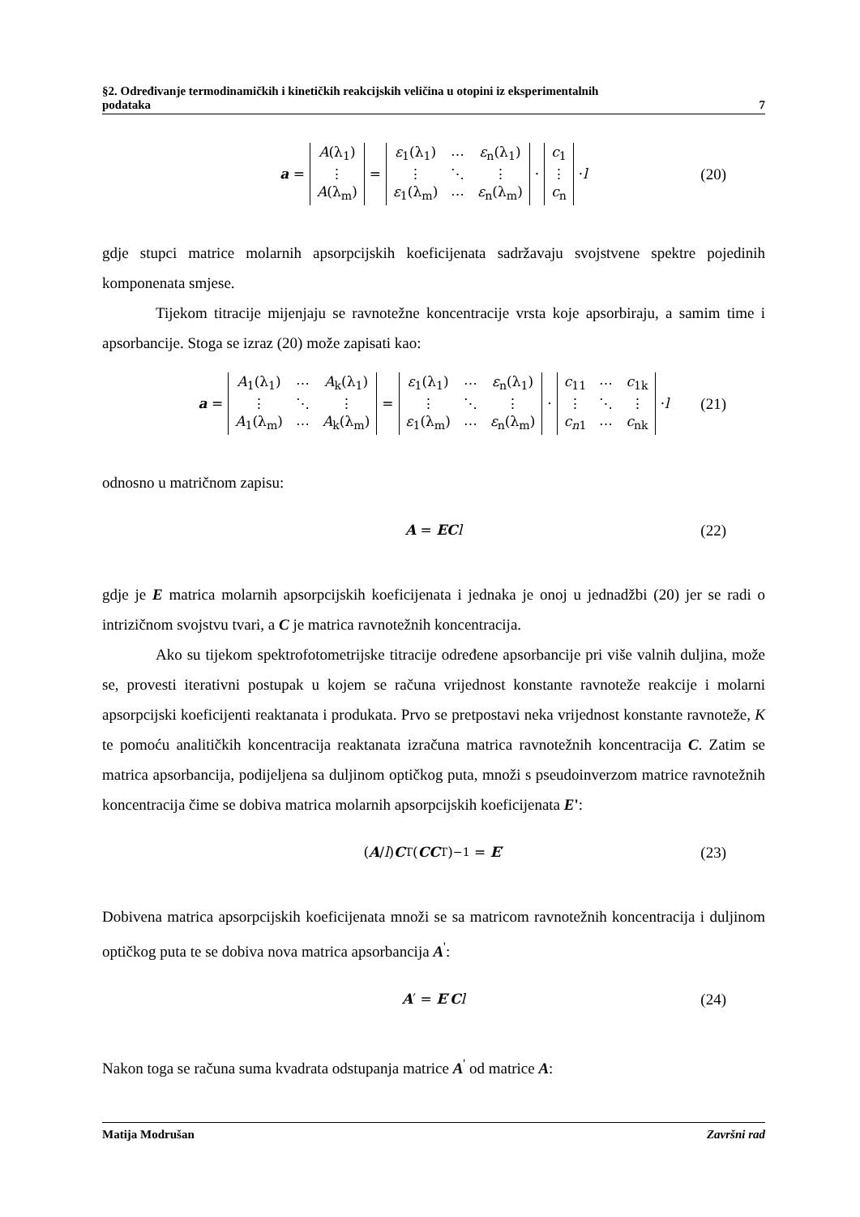§2. Određivanje termodinamičkih i kinetičkih reakcijskih veličina u otopini iz eksperimentalnih
podataka 7
a =
| A (λ<sub>1</sub>) |
| ⋮ |
| A (λ<sub>m</sub>) |
=
| ε<sub>1</sub>(λ<sub>1</sub>) | ⋯ | ε<sub>n</sub>(λ<sub>1</sub>) |
| ⋮ | ⋱ | ⋮ |
| ε<sub>1</sub>(λ<sub>m</sub>) | ⋯ | ε<sub>n</sub>(λ<sub>m</sub>) |
·
| c<sub>1</sub> |
| ⋮ |
| c<sub>n</sub> |
· l (20)
gdje stupci matrice molarnih apsorpcijskih koeficijenata sadržavaju svojstvene spektre pojedinih komponenata smjese.
Tijekom titracije mijenjaju se ravnotežne koncentracije vrsta koje apsorbiraju, a samim time i apsorbancije. Stoga se izraz (20) može zapisati kao:
a =
| A<sub>1</sub>(λ<sub>1</sub>) | ⋯ | A<sub>k</sub>(λ<sub>1</sub>) |
| ⋮ | ⋱ | ⋮ |
| A<sub>1</sub>(λ<sub>m</sub>) | ⋯ | A<sub>k</sub>(λ<sub>m</sub>) |
=
| ε<sub>1</sub>(λ<sub>1</sub>) | ⋯ | ε<sub>n</sub>(λ<sub>1</sub>) |
| ⋮ | ⋱ | ⋮ |
| ε<sub>1</sub>(λ<sub>m</sub>) | ⋯ | ε<sub>n</sub>(λ<sub>m</sub>) |
·
| c<sub>11</sub> | ⋯ | c<sub>1k</sub> |
| ⋮ | ⋱ | ⋮ |
| c<sub>n1</sub> | ⋯ | c<sub>nk</sub> |
· l (21)
odnosno u matričnom zapisu:
A = EC l (22)
gdje je E matrica molarnih apsorpcijskih koeficijenata i jednaka je onoj u jednadžbi (20) jer se radi o intrizičnom svojstvu tvari, a C je matrica ravnotežnih koncentracija.
Ako su tijekom spektrofotometrijske titracije određene apsorbancije pri više valnih duljina, može se, provesti iterativni postupak u kojem se računa vrijednost konstante ravnoteže reakcije i molarni apsorpcijski koeficijenti reaktanata i produkata. Prvo se pretpostavi neka vrijednost konstante ravnoteže, K te pomoću analitičkih koncentracija reaktanata izračuna matrica ravnotežnih koncentracija C. Zatim se matrica apsorbancija, podijeljena sa duljinom optičkog puta, množi s pseudoinverzom matrice ravnotežnih koncentracija čime se dobiva matrica molarnih apsorpcijskih koeficijenata E':
(A / l) C<sup>T</sup>(CC<sup>T</sup>)<sup>−1</sup> = E ′ (23)
Dobivena matrica apsorpcijskih koeficijenata množi se sa matricom ravnotežnih koncentracija i duljinom optičkog puta te se dobiva nova matrica apsorbancija A<sup>'</sup>:
A ′ = E ′ C l (24)
Nakon toga se računa suma kvadrata odstupanja matrice A<sup>'</sup> od matrice A:
Matija Modrušan Završni rad